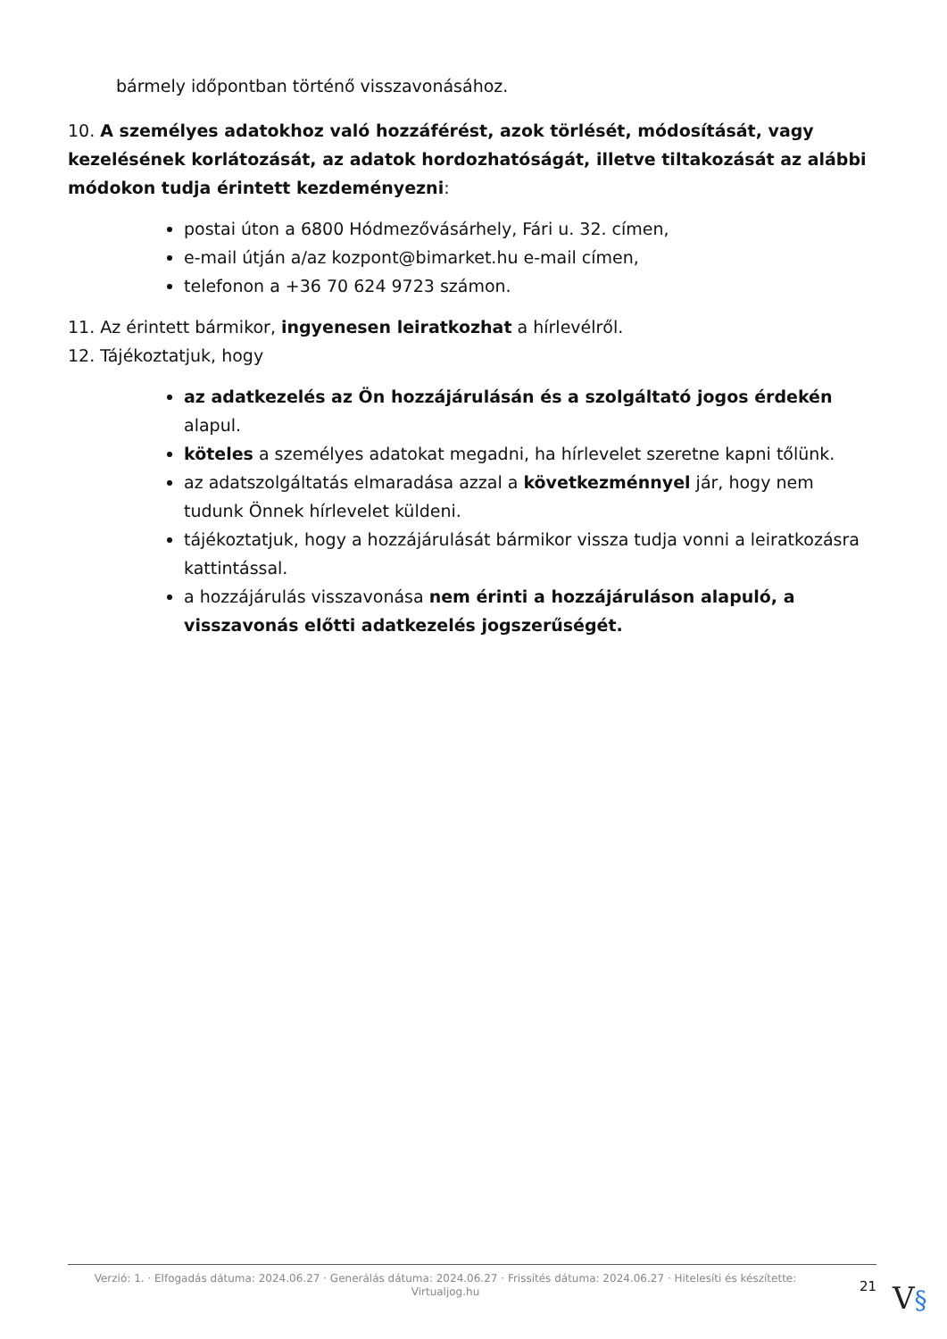bármely időpontban történő visszavonásához.
10. A személyes adatokhoz való hozzáférést, azok törlését, módosítását, vagy kezelésének korlátozását, az adatok hordozhatóságát, illetve tiltakozását az alábbi módokon tudja érintett kezdeményezni:
postai úton a 6800 Hódmezővásárhely, Fári u. 32. címen,
e-mail útján a/az kozpont@bimarket.hu e-mail címen,
telefonon a +36 70 624 9723 számon.
11. Az érintett bármikor, ingyenesen leiratkozhat a hírlevélről.
12. Tájékoztatjuk, hogy
az adatkezelés az Ön hozzájárulásán és a szolgáltató jogos érdekén alapul.
köteles a személyes adatokat megadni, ha hírlevelet szeretne kapni tőlünk.
az adatszolgáltatás elmaradása azzal a következménnyel jár, hogy nem tudunk Önnek hírlevelet küldeni.
tájékoztatjuk, hogy a hozzájárulását bármikor vissza tudja vonni a leiratkozásra kattintással.
a hozzájárulás visszavonása nem érinti a hozzájáruláson alapuló, a visszavonás előtti adatkezelés jogszerűségét.
Verzió: 1. · Elfogadás dátuma: 2024.06.27 · Generálás dátuma: 2024.06.27 · Frissítés dátuma: 2024.06.27 · Hitelesíti és készítette: Virtualjog.hu
21
V§